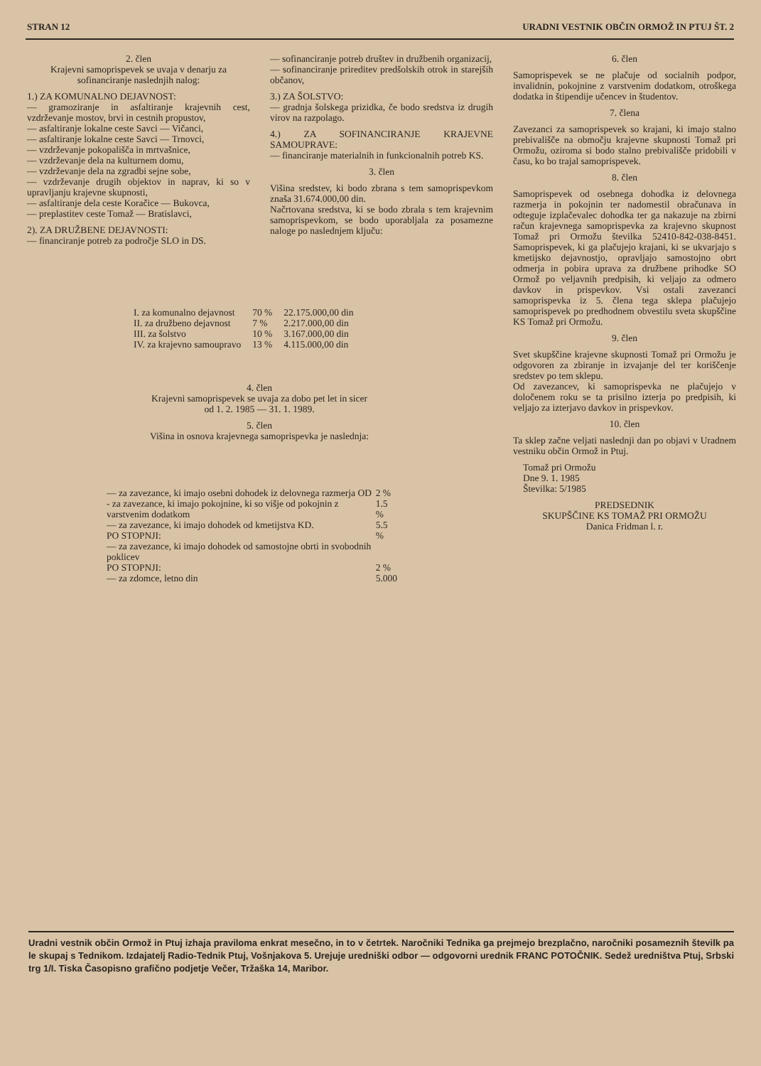STRAN 12 URADNI VESTNIK OBČIN ORMOŽ IN PTUJ ŠT. 2
2. člen
Krajevni samoprispevek se uvaja v denarju za sofinanciranje naslednjih nalog:
1.) ZA KOMUNALNO DEJAVNOST:
— gramoziranje in asfaltiranje krajevnih cest, vzdrževanje mostov, brvi in cestnih propustov,
— asfaltiranje lokalne ceste Savci — Vičanci,
— asfaltiranje lokalne ceste Savci — Trnovci,
— vzdrževanje pokopališča in mrtvašnice,
— vzdrževanje dela na kulturnem domu,
— vzdrževanje dela na zgradbi sejne sobe,
— vzdrževanje drugih objektov in naprav, ki so v upravljanju krajevne skupnosti,
— asfaltiranje dela ceste Koračice — Bukovca,
— preplastitev ceste Tomaž — Bratislavci,
2). ZA DRUŽBENE DEJAVNOSTI:
— financiranje potreb za področje SLO in DS.
— sofinanciranje potreb društev in družbenih organizacij,
— sofinanciranje prireditev predšolskih otrok in starejših občanov,
3.) ZA ŠOLSTVO:
— gradnja šolskega prizidka, če bodo sredstva iz drugih virov na razpolago.
4.) ZA SOFINANCIRANJE KRAJEVNE SAMOUPRAVE:
— financiranje materialnih in funkcionalnih potreb KS.
3. člen
Višina sredstev, ki bodo zbrana s tem samoprispevkom znaša 31.674.000,00 din.
Načrtovana sredstva, ki se bodo zbrala s tem krajevnim samoprispevkom, se bodo uporabljala za posamezne naloge po naslednjem ključu:
6. člen
Samoprispevek se ne plačuje od socialnih podpor, invalidnin, pokojnine z varstvenim dodatkom, otroškega dodatka in štipendije učencev in študentov.
7. člena
Zavezanci za samoprispevek so krajani, ki imajo stalno prebivališče na območju krajevne skupnosti Tomaž pri Ormožu, oziroma si bodo stalno prebivališče pridobili v času, ko bo trajal samoprispevek.
8. člen
Samoprispevek od osebnega dohodka iz delovnega razmerja in pokojnin ter nadomestil obračunava in odteguje izplačevalec dohodka ter ga nakazuje na zbirni račun krajevnega samoprispevka za krajevno skupnost Tomaž pri Ormožu številka 52410-842-038-8451. Samoprispevek, ki ga plačujejo krajani, ki se ukvarjajo s kmetijsko dejavnostjo, opravljajo samostojno obrt odmerja in pobira uprava za družbene prihodke SO Ormož po veljavnih predpisih, ki veljajo za odmero davkov in prispevkov. Vsi ostali zavezanci samoprispevka iz 5. člena tega sklepa plačujejo samoprispevek po predhodnem obvestilu sveta skupščine KS Tomaž pri Ormožu.
9. člen
Svet skupščine krajevne skupnosti Tomaž pri Ormožu je odgovoren za zbiranje in izvajanje del ter koriščenje sredstev po tem sklepu.
Od zavezancev, ki samoprispevka ne plačujejo v določenem roku se ta prisilno izterja po predpisih, ki veljajo za izterjavo davkov in prispevkov.
10. člen
Ta sklep začne veljati naslednji dan po objavi v Uradnem vestniku občin Ormož in Ptuj.
Tomaž pri Ormožu
Dne 9. 1. 1985
Številka: 5/1985
PREDSEDNIK
SKUPŠČINE KS TOMAŽ PRI ORMOŽU
Danica Fridman l. r.
| I. za komunalno dejavnost | 70 % | 22.175.000,00 din |
| II. za družbeno dejavnost | 7 % | 2.217.000,00 din |
| III. za šolstvo | 10 % | 3.167.000,00 din |
| IV. za krajevno samoupravo | 13 % | 4.115.000,00 din |
4. člen
Krajevni samoprispevek se uvaja za dobo pet let in sicer od 1. 2. 1985 — 31. 1. 1989.
5. člen
Višina in osnova krajevnega samoprispevka je naslednja:
| — za zavezance, ki imajo osebni dohodek iz delovnega razmerja OD | 2 % |
| - za zavezance, ki imajo pokojnine, ki so višje od pokojnin z varstvenim dodatkom | 1.5 % |
| — za zavezance, ki imajo dohodek od kmetijstva KD. PO STOPNJI: | 5.5 % |
| — za zavezance, ki imajo dohodek od samostojne obrti in svobodnih poklicev PO STOPNJI: | 2 % |
| — za zdomce, letno din | 5.000 |
Uradni vestnik občin Ormož in Ptuj izhaja praviloma enkrat mesečno, in to v četrtek. Naročniki Tednika ga prejmejo brezplačno, naročniki posameznih številk pa le skupaj s Tednikom. Izdajatelj Radio-Tednik Ptuj, Vošnjakova 5. Urejuje uredniški odbor — odgovorni urednik FRANC POTOČNIK. Sedež uredništva Ptuj, Srbski trg 1/I. Tiska Časopisno grafično podjetje Večer, Tržaška 14, Maribor.